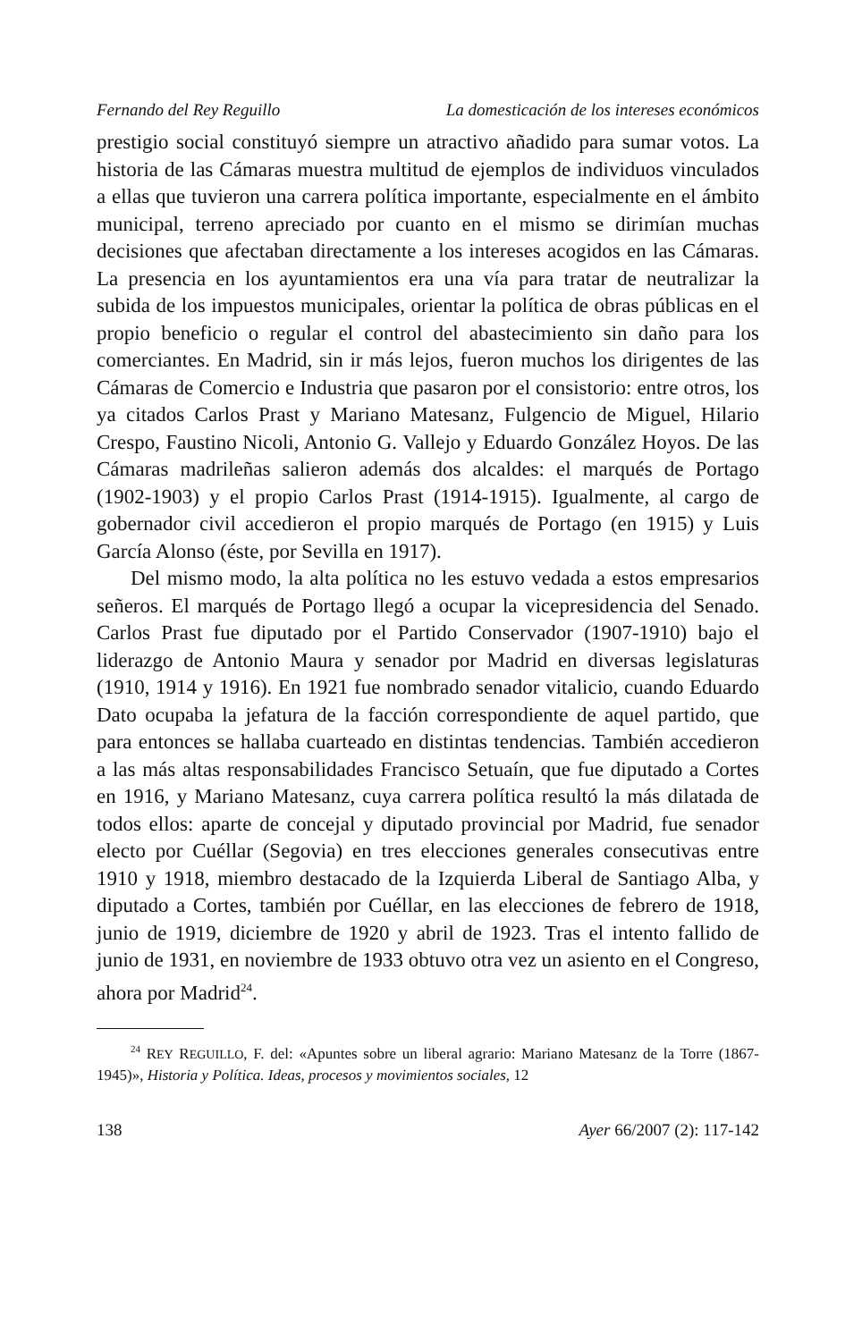Fernando del Rey Reguillo La domesticación de los intereses económicos
prestigio social constituyó siempre un atractivo añadido para sumar votos. La historia de las Cámaras muestra multitud de ejemplos de individuos vinculados a ellas que tuvieron una carrera política importante, especialmente en el ámbito municipal, terreno apreciado por cuanto en el mismo se dirimían muchas decisiones que afectaban directamente a los intereses acogidos en las Cámaras. La presencia en los ayuntamientos era una vía para tratar de neutralizar la subida de los impuestos municipales, orientar la política de obras públicas en el propio beneficio o regular el control del abastecimiento sin daño para los comerciantes. En Madrid, sin ir más lejos, fueron muchos los dirigentes de las Cámaras de Comercio e Industria que pasaron por el consistorio: entre otros, los ya citados Carlos Prast y Mariano Matesanz, Fulgencio de Miguel, Hilario Crespo, Faustino Nicoli, Antonio G. Vallejo y Eduardo González Hoyos. De las Cámaras madrileñas salieron además dos alcaldes: el marqués de Portago (1902-1903) y el propio Carlos Prast (1914-1915). Igualmente, al cargo de gobernador civil accedieron el propio marqués de Portago (en 1915) y Luis García Alonso (éste, por Sevilla en 1917).
Del mismo modo, la alta política no les estuvo vedada a estos empresarios señeros. El marqués de Portago llegó a ocupar la vicepresidencia del Senado. Carlos Prast fue diputado por el Partido Conservador (1907-1910) bajo el liderazgo de Antonio Maura y senador por Madrid en diversas legislaturas (1910, 1914 y 1916). En 1921 fue nombrado senador vitalicio, cuando Eduardo Dato ocupaba la jefatura de la facción correspondiente de aquel partido, que para entonces se hallaba cuarteado en distintas tendencias. También accedieron a las más altas responsabilidades Francisco Setuaín, que fue diputado a Cortes en 1916, y Mariano Matesanz, cuya carrera política resultó la más dilatada de todos ellos: aparte de concejal y diputado provincial por Madrid, fue senador electo por Cuéllar (Segovia) en tres elecciones generales consecutivas entre 1910 y 1918, miembro destacado de la Izquierda Liberal de Santiago Alba, y diputado a Cortes, también por Cuéllar, en las elecciones de febrero de 1918, junio de 1919, diciembre de 1920 y abril de 1923. Tras el intento fallido de junio de 1931, en noviembre de 1933 obtuvo otra vez un asiento en el Congreso, ahora por Madrid<sup>24</sup>.
<sup>24</sup> REY REGUILLO, F. del: «Apuntes sobre un liberal agrario: Mariano Matesanz de la Torre (1867-1945)», Historia y Política. Ideas, procesos y movimientos sociales, 12
138 Ayer 66/2007 (2): 117-142